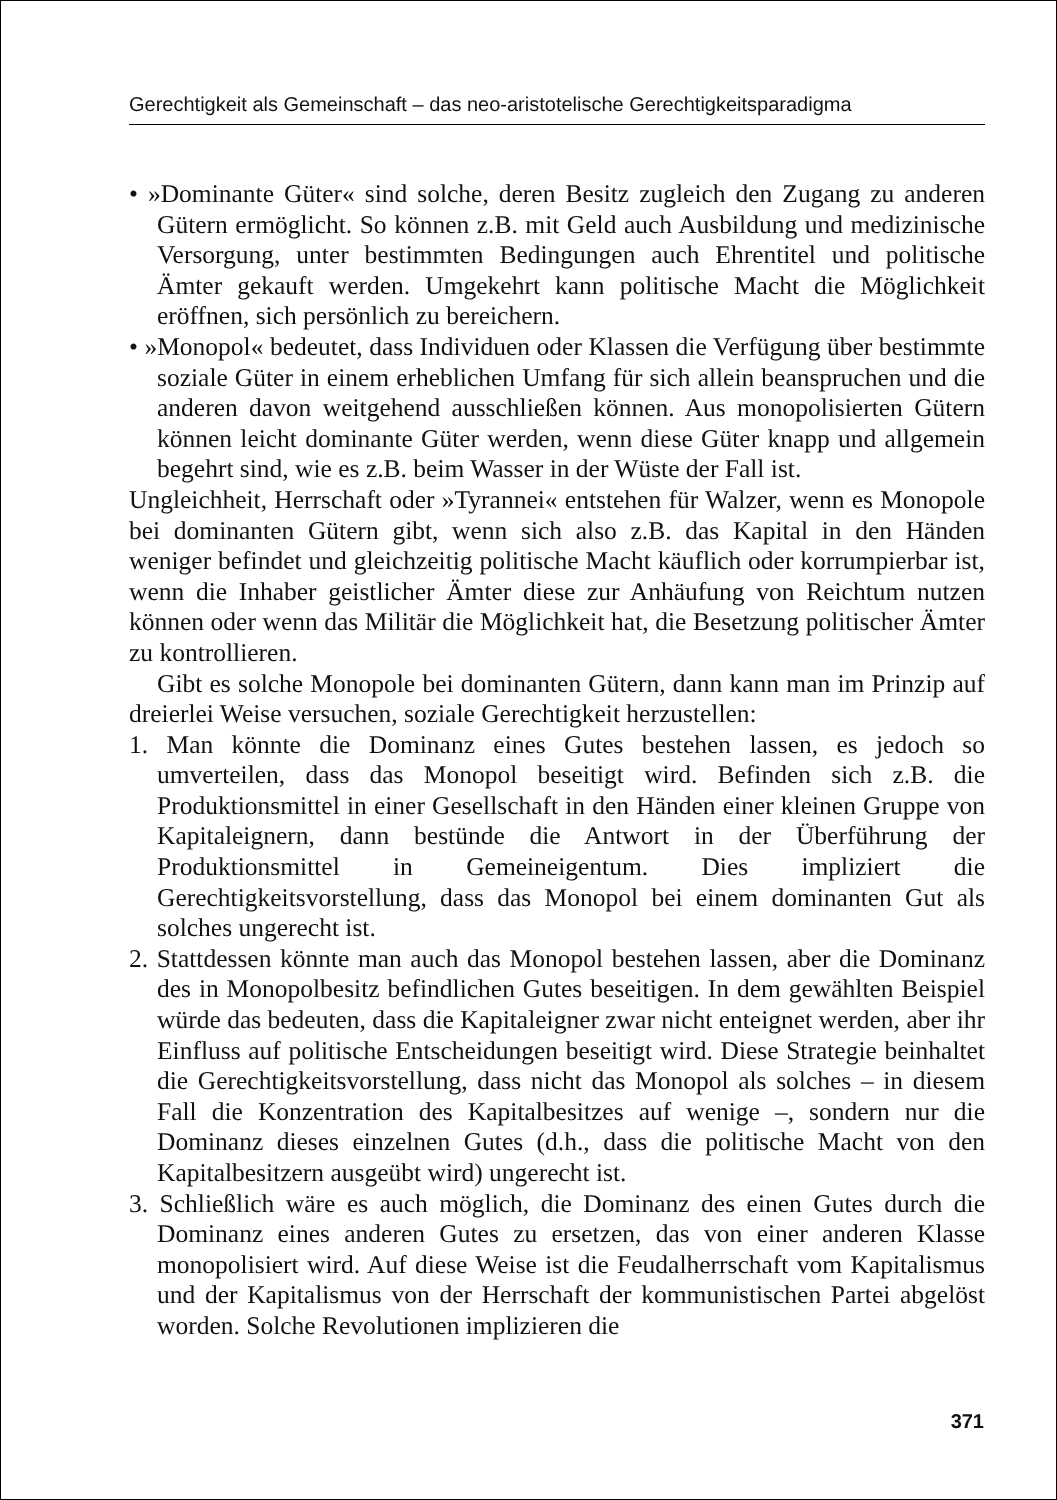Gerechtigkeit als Gemeinschaft – das neo-aristotelische Gerechtigkeitsparadigma
• »Dominante Güter« sind solche, deren Besitz zugleich den Zugang zu anderen Gütern ermöglicht. So können z.B. mit Geld auch Ausbildung und medizinische Versorgung, unter bestimmten Bedingungen auch Ehrentitel und politische Ämter gekauft werden. Umgekehrt kann politische Macht die Möglichkeit eröffnen, sich persönlich zu bereichern.
• »Monopol« bedeutet, dass Individuen oder Klassen die Verfügung über bestimmte soziale Güter in einem erheblichen Umfang für sich allein beanspruchen und die anderen davon weitgehend ausschließen können. Aus monopolisierten Gütern können leicht dominante Güter werden, wenn diese Güter knapp und allgemein begehrt sind, wie es z.B. beim Wasser in der Wüste der Fall ist.
Ungleichheit, Herrschaft oder »Tyrannei« entstehen für Walzer, wenn es Monopole bei dominanten Gütern gibt, wenn sich also z.B. das Kapital in den Händen weniger befindet und gleichzeitig politische Macht käuflich oder korrumpierbar ist, wenn die Inhaber geistlicher Ämter diese zur Anhäufung von Reichtum nutzen können oder wenn das Militär die Möglichkeit hat, die Besetzung politischer Ämter zu kontrollieren.
Gibt es solche Monopole bei dominanten Gütern, dann kann man im Prinzip auf dreierlei Weise versuchen, soziale Gerechtigkeit herzustellen:
1. Man könnte die Dominanz eines Gutes bestehen lassen, es jedoch so umverteilen, dass das Monopol beseitigt wird. Befinden sich z.B. die Produktionsmittel in einer Gesellschaft in den Händen einer kleinen Gruppe von Kapitaleignern, dann bestünde die Antwort in der Überführung der Produktionsmittel in Gemeineigentum. Dies impliziert die Gerechtigkeitsvorstellung, dass das Monopol bei einem dominanten Gut als solches ungerecht ist.
2. Stattdessen könnte man auch das Monopol bestehen lassen, aber die Dominanz des in Monopolbesitz befindlichen Gutes beseitigen. In dem gewählten Beispiel würde das bedeuten, dass die Kapitaleigner zwar nicht enteignet werden, aber ihr Einfluss auf politische Entscheidungen beseitigt wird. Diese Strategie beinhaltet die Gerechtigkeitsvorstellung, dass nicht das Monopol als solches – in diesem Fall die Konzentration des Kapitalbesitzes auf wenige –, sondern nur die Dominanz dieses einzelnen Gutes (d.h., dass die politische Macht von den Kapitalbesitzern ausgeübt wird) ungerecht ist.
3. Schließlich wäre es auch möglich, die Dominanz des einen Gutes durch die Dominanz eines anderen Gutes zu ersetzen, das von einer anderen Klasse monopolisiert wird. Auf diese Weise ist die Feudalherrschaft vom Kapitalismus und der Kapitalismus von der Herrschaft der kommunistischen Partei abgelöst worden. Solche Revolutionen implizieren die
371